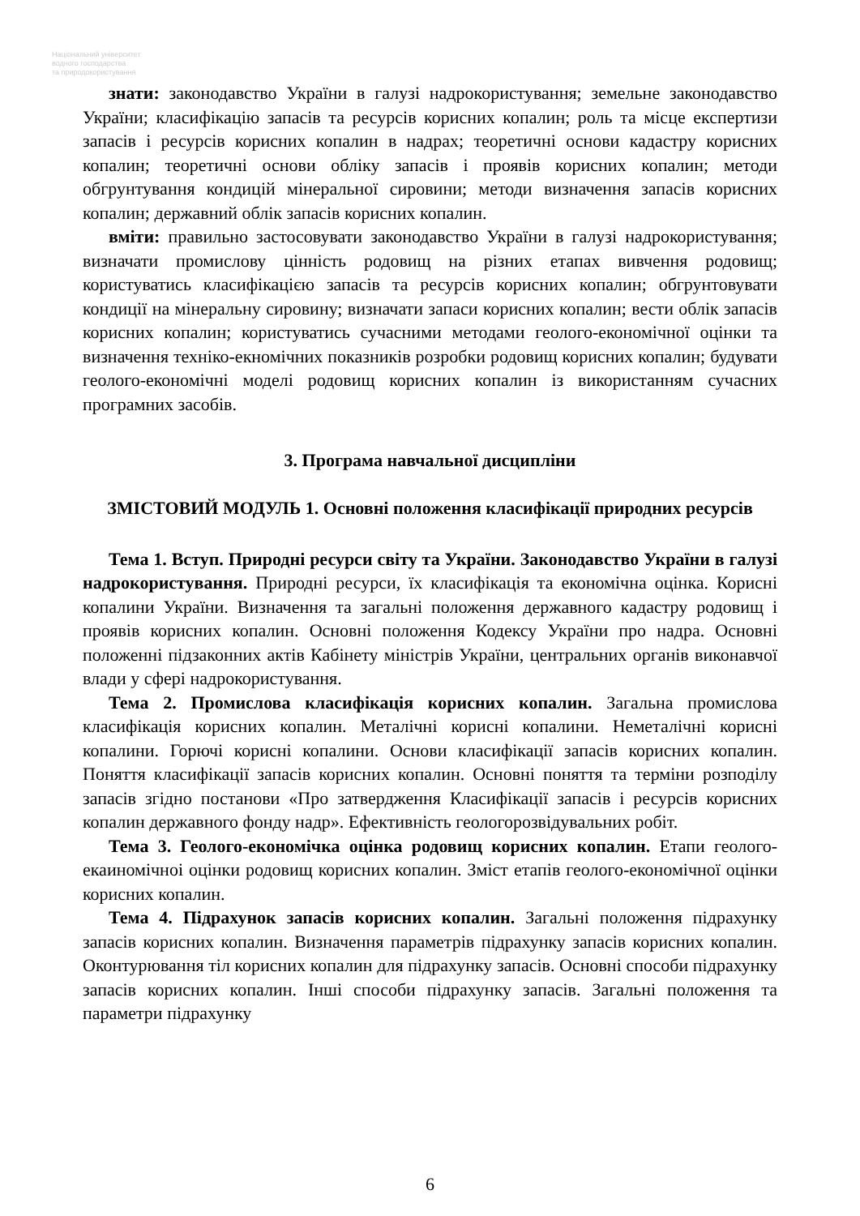Національний університет
водного господарства
та природокористування
знати: законодавство України в галузі надрокористування; земельне законодавство України; класифікацію запасів та ресурсів корисних копалин; роль та місце експертизи запасів і ресурсів корисних копалин в надрах; теоретичні основи кадастру корисних копалин; теоретичні основи обліку запасів і проявів корисних копалин; методи обгрунтування кондицій мінеральної сировини; методи визначення запасів корисних копалин; державний облік запасів корисних копалин.
вміти: правильно застосовувати законодавство України в галузі надрокористування; визначати промислову цінність родовищ на різних етапах вивчення родовищ; користуватись класифікацією запасів та ресурсів корисних копалин; обгрунтовувати кондиції на мінеральну сировину; визначати запаси корисних копалин; вести облік запасів корисних копалин; користуватись сучасними методами геолого-економічної оцінки та визначення техніко-екномічних показників розробки родовищ корисних копалин; будувати геолого-економічні моделі родовищ корисних копалин із використанням сучасних програмних засобів.
3. Програма навчальної дисципліни
ЗМІСТОВИЙ МОДУЛЬ 1. Основні положення класифікації природних ресурсів
Тема 1. Вступ. Природні ресурси світу та України. Законодавство України в галузі надрокористування. Природні ресурси, їх класифікація та економічна оцінка. Корисні копалини України. Визначення та загальні положення державного кадастру родовищ і проявів корисних копалин. Основні положення Кодексу України про надра. Основні положенні підзаконних актів Кабінету міністрів України, центральних органів виконавчої влади у сфері надрокористування.
Тема 2. Промислова класифікація корисних копалин. Загальна промислова класифікація корисних копалин. Металічні корисні копалини. Неметалічні корисні копалини. Горючі корисні копалини. Основи класифікації запасів корисних копалин. Поняття класифікації запасів корисних копалин. Основні поняття та терміни розподілу запасів згідно постанови «Про затвердження Класифікації запасів і ресурсів корисних копалин державного фонду надр». Ефективність геологорозвідувальних робіт.
Тема 3. Геолого-економічка оцінка родовищ корисних копалин. Етапи геолого-екаиномічноі оцінки родовищ корисних копалин. Зміст етапів геолого-економічної оцінки корисних копалин.
Тема 4. Підрахунок запасів корисних копалин. Загальні положення підрахунку запасів корисних копалин. Визначення параметрів підрахунку запасів корисних копалин. Оконтурювання тіл корисних копалин для підрахунку запасів. Основні способи підрахунку запасів корисних копалин. Інші способи підрахунку запасів. Загальні положення та параметри підрахунку
6